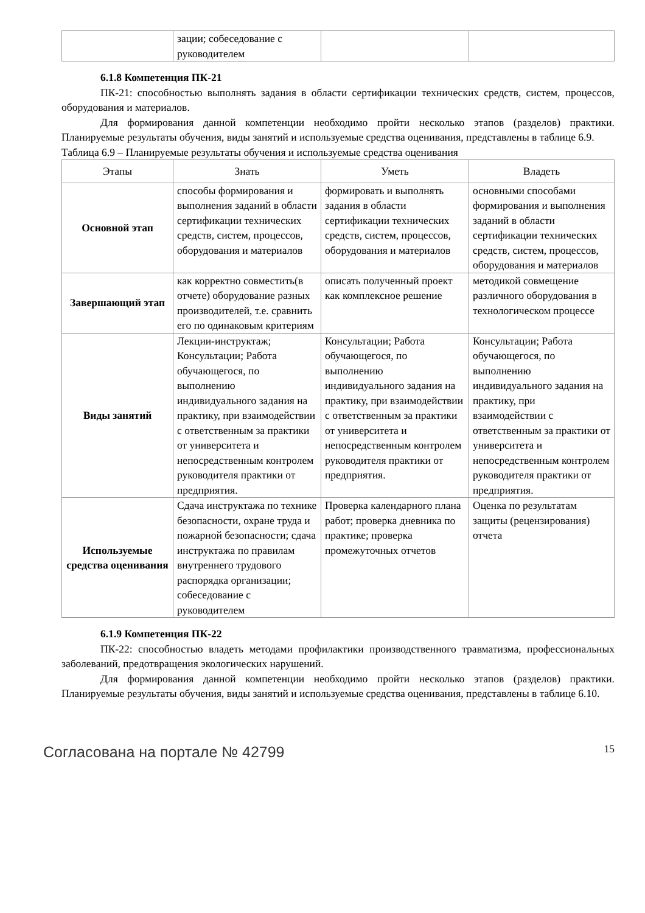| | зации; собеседование с руководителем | | |
6.1.8 Компетенция ПК-21
ПК-21: способностью выполнять задания в области сертификации технических средств, систем, процессов, оборудования и материалов.
Для формирования данной компетенции необходимо пройти несколько этапов (разделов) практики. Планируемые результаты обучения, виды занятий и используемые средства оценивания, представлены в таблице 6.9.
Таблица 6.9 – Планируемые результаты обучения и используемые средства оценивания
| Этапы | Знать | Уметь | Владеть |
| --- | --- | --- | --- |
| Основной этап | способы формирования и выполнения заданий в области сертификации технических средств, систем, процессов, оборудования и материалов | формировать и выполнять задания в области сертификации технических средств, систем, процессов, оборудования и материалов | основными способами формирования и выполнения заданий в области сертификации технических средств, систем, процессов, оборудования и материалов |
| Завершающий этап | как корректно совместить(в отчете) оборудование разных производителей, т.е. сравнить его по одинаковым критериям | описать полученный проект как комплексное решение | методикой совмещение различного оборудования в технологическом процессе |
| Виды занятий | Лекции-инструктаж; Консультации; Работа обучающегося, по выполнению индивидуального задания на практику, при взаимодействии с ответственным за практики от университета и непосредственным контролем руководителя практики от предприятия. | Консультации; Работа обучающегося, по выполнению индивидуального задания на практику, при взаимодействии с ответственным за практики от университета и непосредственным контролем руководителя практики от предприятия. | Консультации; Работа обучающегося, по выполнению индивидуального задания на практику, при взаимодействии с ответственным за практики от университета и непосредственным контролем руководителя практики от предприятия. |
| Используемые средства оценивания | Сдача инструктажа по технике безопасности, охране труда и пожарной безопасности; сдача инструктажа по правилам внутреннего трудового распорядка организации; собеседование с руководителем | Проверка календарного плана работ; проверка дневника по практике; проверка промежуточных отчетов | Оценка по результатам защиты (рецензирования) отчета |
6.1.9 Компетенция ПК-22
ПК-22: способностью владеть методами профилактики производственного травматизма, профессиональных заболеваний, предотвращения экологических нарушений.
Для формирования данной компетенции необходимо пройти несколько этапов (разделов) практики. Планируемые результаты обучения, виды занятий и используемые средства оценивания, представлены в таблице 6.10.
Согласована на портале № 42799 15